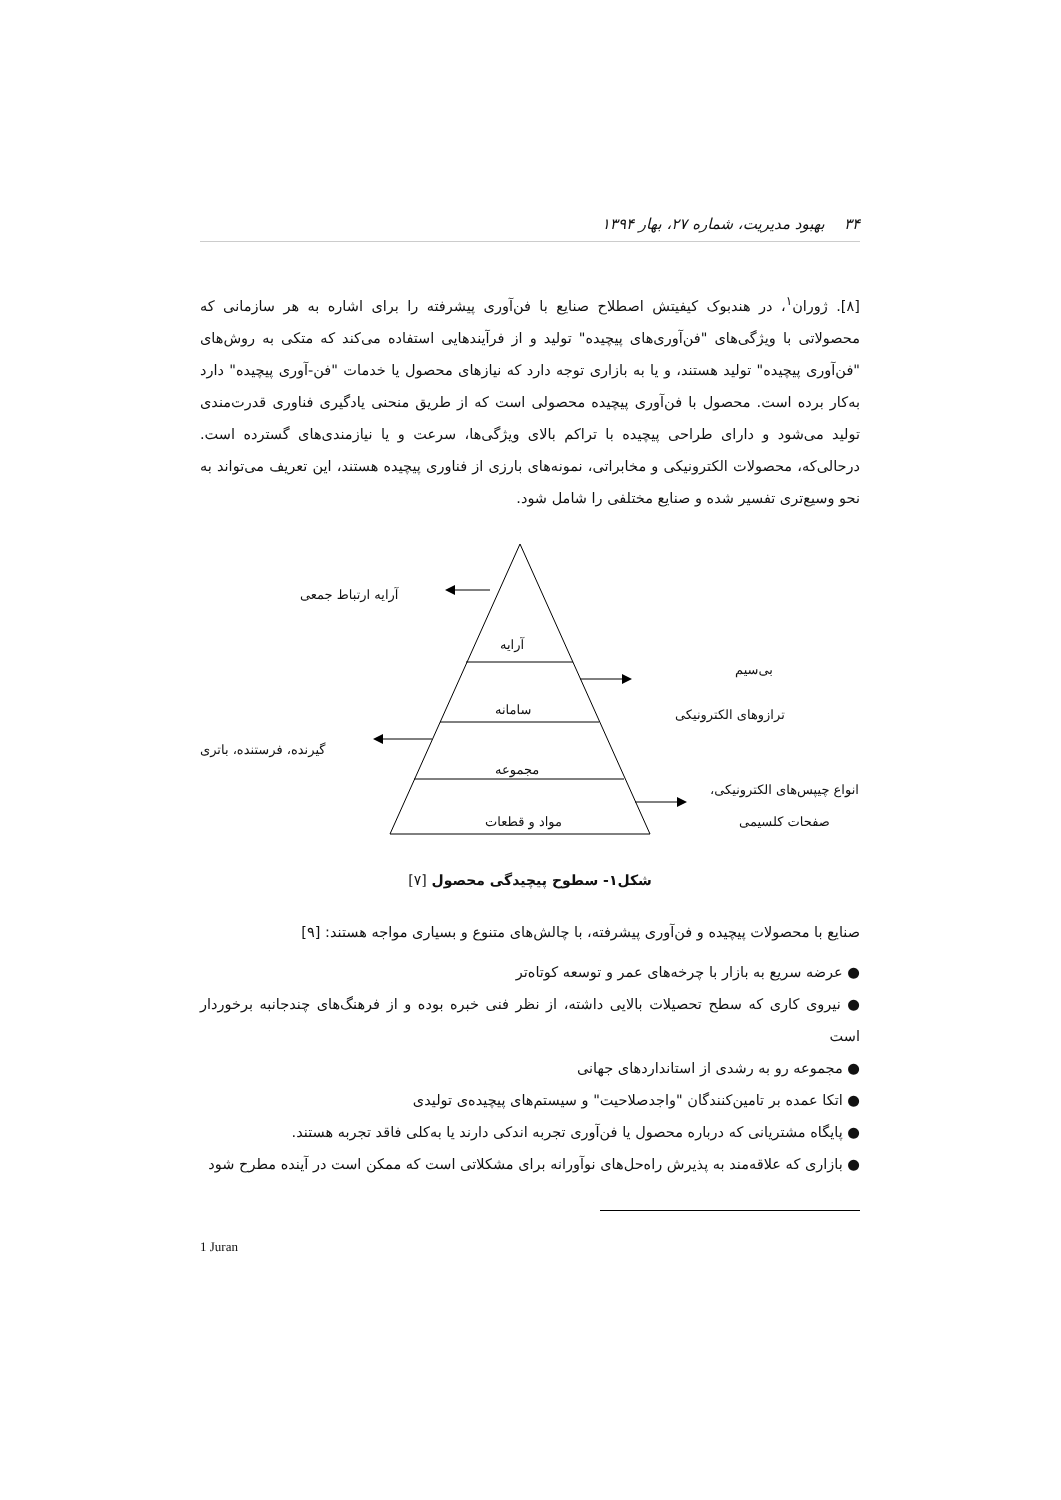۳۴ بهبود مدیریت، شماره ۲۷، بهار ۱۳۹۴
[۸]. ژوران<sup>۱</sup>، در هندبوک کیفیتش اصطلاح صنایع با فن‌آوری پیشرفته را برای اشاره به هر سازمانی که محصولاتی با ویژگی‌های "فن‌آوری‌های پیچیده" تولید و از فرآیندهایی استفاده می‌کند که متکی به روش‌های "فن‌آوری پیچیده" تولید هستند، و یا به بازاری توجه دارد که نیازهای محصول یا خدمات "فن-آوری پیچیده" دارد به‌کار برده است. محصول با فن‌آوری پیچیده محصولی است که از طریق منحنی یادگیری فناوری قدرت‌مندی تولید می‌شود و دارای طراحی پیچیده با تراکم بالای ویژگی‌ها، سرعت و یا نیازمندی‌های گسترده است. درحالی‌که، محصولات الکترونیکی و مخابراتی، نمونه‌های بارزی از فناوری پیچیده هستند، این تعریف می‌تواند به نحو وسیع‌تری تفسیر شده و صنایع مختلفی را شامل شود.
آرایه
سامانه
مجموعه
مواد و قطعات
آرایه ارتباط جمعی
بی‌سیم
ترازوهای الکترونیکی
گیرنده، فرستنده، باتری
انواع چیپس‌های الکترونیکی،
صفحات کلسیمی
شکل۱- سطوح پیچیدگی محصول [۷]
صنایع با محصولات پیچیده و فن‌آوری پیشرفته، با چالش‌های متنوع و بسیاری مواجه هستند: [۹]
● عرضه سریع به بازار با چرخه‌های عمر و توسعه کوتاه‌تر
● نیروی کاری که سطح تحصیلات بالایی داشته، از نظر فنی خبره بوده و از فرهنگ‌های چندجانبه برخوردار است
● مجموعه رو به رشدی از استانداردهای جهانی
● اتکا عمده بر تامین‌کنندگان "واجدصلاحیت" و سیستم‌های پیچیده‌ی تولیدی
● پایگاه مشتریانی که درباره محصول یا فن‌آوری تجربه اندکی دارند یا به‌کلی فاقد تجربه هستند.
● بازاری که علاقه‌مند به پذیرش راه‌حل‌های نوآورانه برای مشکلاتی است که ممکن است در آینده مطرح شود
1 Juran